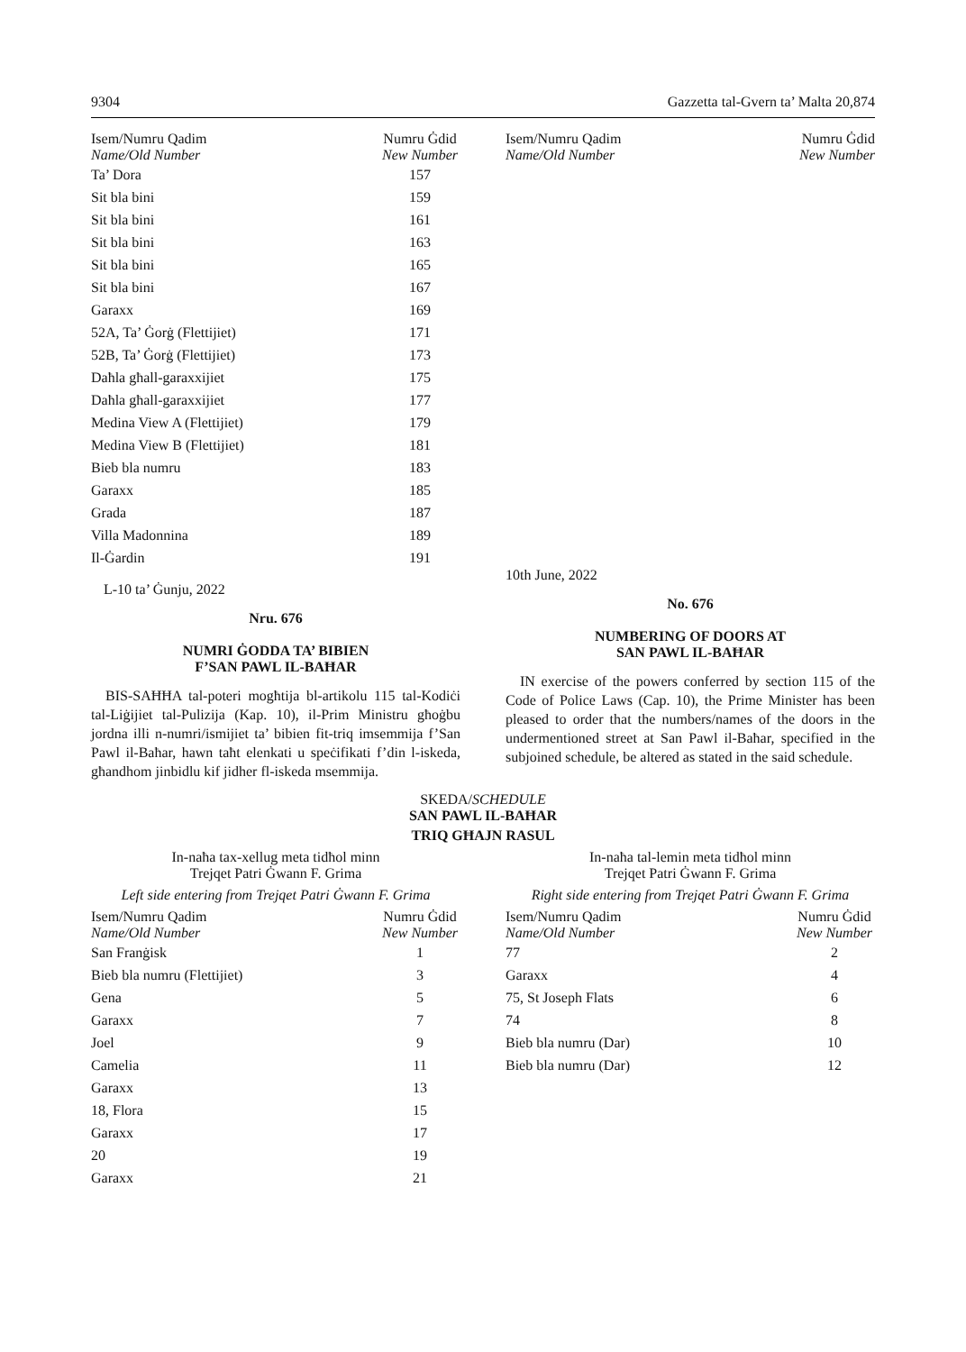9304 Gazzetta tal-Gvern ta’ Malta 20,874
| Isem/Numru Qadim Name/Old Number | Numru Ġdid New Number |
| --- | --- |
| Ta’ Dora | 157 |
| Sit bla bini | 159 |
| Sit bla bini | 161 |
| Sit bla bini | 163 |
| Sit bla bini | 165 |
| Sit bla bini | 167 |
| Garaxx | 169 |
| 52A, Ta’ Ġorġ (Flettijiet) | 171 |
| 52B, Ta’ Ġorġ (Flettijiet) | 173 |
| Daħla għall-garaxxijiet | 175 |
| Daħla għall-garaxxijiet | 177 |
| Medina View A (Flettijiet) | 179 |
| Medina View B (Flettijiet) | 181 |
| Bieb bla numru | 183 |
| Garaxx | 185 |
| Grada | 187 |
| Villa Madonnina | 189 |
| Il-Ġardin | 191 |
L-10 ta’ Ġunju, 2022
Nru. 676
NUMRI ĠODDA TA’ BIBIEN
F’SAN PAWL IL-BAĦAR
BIS-SAĦĦA tal-poteri mogħtija bl-artikolu 115 tal-Kodiċi tal-Liġijiet tal-Pulizija (Kap. 10), il-Prim Ministru għoġbu jordna illi n-numri/ismijiet ta’ bibien fit-triq imsemmija f’San Pawl il-Baħar, hawn taħt elenkati u speċifikati f’din l-iskeda, għandhom jinbidlu kif jidher fl-iskeda msemmija.
| Isem/Numru Qadim Name/Old Number | Numru Ġdid New Number |
| --- | --- |
10th June, 2022
No. 676
NUMBERING OF DOORS AT
SAN PAWL IL-BAĦAR
IN exercise of the powers conferred by section 115 of the Code of Police Laws (Cap. 10), the Prime Minister has been pleased to order that the numbers/names of the doors in the undermentioned street at San Pawl il-Baħar, specified in the subjoined schedule, be altered as stated in the said schedule.
SKEDA/SCHEDULE
SAN PAWL IL-BAĦAR
TRIQ GĦAJN RASUL
In-naħa tax-xellug meta tidħol minn
Trejqet Patri Ġwann F. Grima
Left side entering from Trejqet Patri Ġwann F. Grima
| Isem/Numru Qadim Name/Old Number | Numru Ġdid New Number |
| --- | --- |
| San Franġisk | 1 |
| Bieb bla numru (Flettijiet) | 3 |
| Gena | 5 |
| Garaxx | 7 |
| Joel | 9 |
| Camelia | 11 |
| Garaxx | 13 |
| 18, Flora | 15 |
| Garaxx | 17 |
| 20 | 19 |
| Garaxx | 21 |
In-naħa tal-lemin meta tidħol minn
Trejqet Patri Ġwann F. Grima
Right side entering from Trejqet Patri Ġwann F. Grima
| Isem/Numru Qadim Name/Old Number | Numru Ġdid New Number |
| --- | --- |
| 77 | 2 |
| Garaxx | 4 |
| 75, St Joseph Flats | 6 |
| 74 | 8 |
| Bieb bla numru (Dar) | 10 |
| Bieb bla numru (Dar) | 12 |